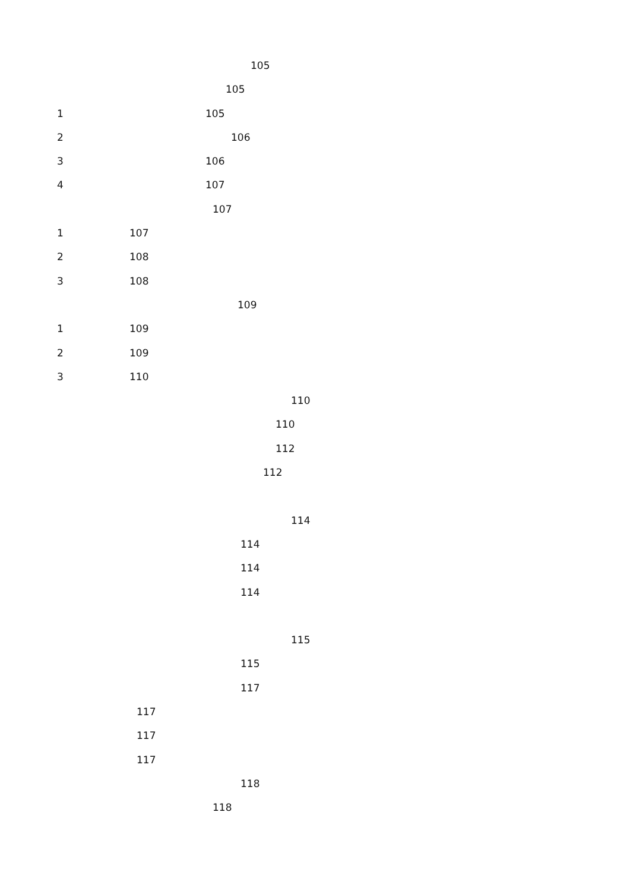105
105
1 105
2 106
3 106
4 107
107
1 107
2 108
3 108
109
1 109
2 109
3 110
110
110
112
112
114
114
114
114
115
115
117
117
117
117
118
118